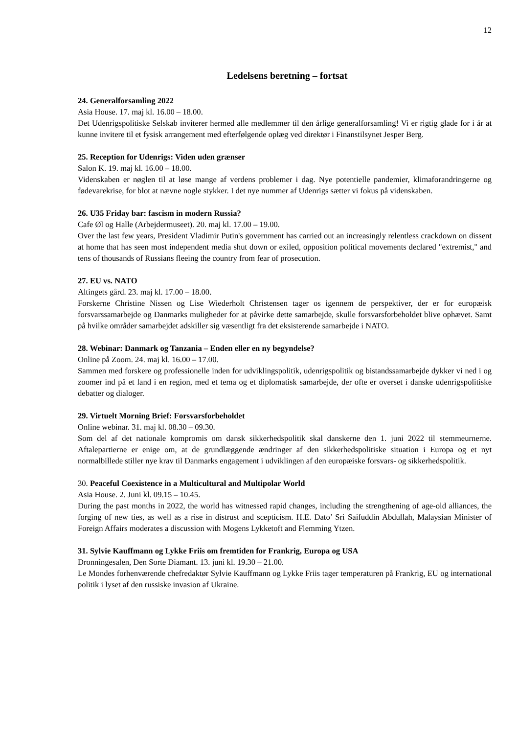12
Ledelsens beretning – fortsat
24. Generalforsamling 2022
Asia House. 17. maj kl. 16.00 – 18.00.
Det Udenrigspolitiske Selskab inviterer hermed alle medlemmer til den årlige generalforsamling! Vi er rigtig glade for i år at kunne invitere til et fysisk arrangement med efterfølgende oplæg ved direktør i Finanstilsynet Jesper Berg.
25. Reception for Udenrigs: Viden uden grænser
Salon K. 19. maj kl. 16.00 – 18.00.
Videnskaben er nøglen til at løse mange af verdens problemer i dag. Nye potentielle pandemier, klimaforandringerne og fødevarekrise, for blot at nævne nogle stykker. I det nye nummer af Udenrigs sætter vi fokus på videnskaben.
26. U35 Friday bar: fascism in modern Russia?
Cafe Øl og Halle (Arbejdermuseet). 20. maj kl. 17.00 – 19.00.
Over the last few years, President Vladimir Putin's government has carried out an increasingly relentless crackdown on dissent at home that has seen most independent media shut down or exiled, opposition political movements declared "extremist," and tens of thousands of Russians fleeing the country from fear of prosecution.
27. EU vs. NATO
Altingets gård. 23. maj kl. 17.00 – 18.00.
Forskerne Christine Nissen og Lise Wiederholt Christensen tager os igennem de perspektiver, der er for europæisk forsvarssamarbejde og Danmarks muligheder for at påvirke dette samarbejde, skulle forsvarsforbeholdet blive ophævet. Samt på hvilke områder samarbejdet adskiller sig væsentligt fra det eksisterende samarbejde i NATO.
28. Webinar: Danmark og Tanzania – Enden eller en ny begyndelse?
Online på Zoom. 24. maj kl. 16.00 – 17.00.
Sammen med forskere og professionelle inden for udviklingspolitik, udenrigspolitik og bistandssamarbejde dykker vi ned i og zoomer ind på et land i en region, med et tema og et diplomatisk samarbejde, der ofte er overset i danske udenrigspolitiske debatter og dialoger.
29. Virtuelt Morning Brief: Forsvarsforbeholdet
Online webinar. 31. maj kl. 08.30 – 09.30.
Som del af det nationale kompromis om dansk sikkerhedspolitik skal danskerne den 1. juni 2022 til stemmeurnerne. Aftalepartierne er enige om, at de grundlæggende ændringer af den sikkerhedspolitiske situation i Europa og et nyt normalbillede stiller nye krav til Danmarks engagement i udviklingen af den europæiske forsvars- og sikkerhedspolitik.
30. Peaceful Coexistence in a Multicultural and Multipolar World
Asia House. 2. Juni kl. 09.15 – 10.45.
During the past months in 2022, the world has witnessed rapid changes, including the strengthening of age-old alliances, the forging of new ties, as well as a rise in distrust and scepticism. H.E. Dato’ Sri Saifuddin Abdullah, Malaysian Minister of Foreign Affairs moderates a discussion with Mogens Lykketoft and Flemming Ytzen.
31. Sylvie Kauffmann og Lykke Friis om fremtiden for Frankrig, Europa og USA
Dronningesalen, Den Sorte Diamant. 13. juni kl. 19.30 – 21.00.
Le Mondes forhenværende chefredaktør Sylvie Kauffmann og Lykke Friis tager temperaturen på Frankrig, EU og international politik i lyset af den russiske invasion af Ukraine.